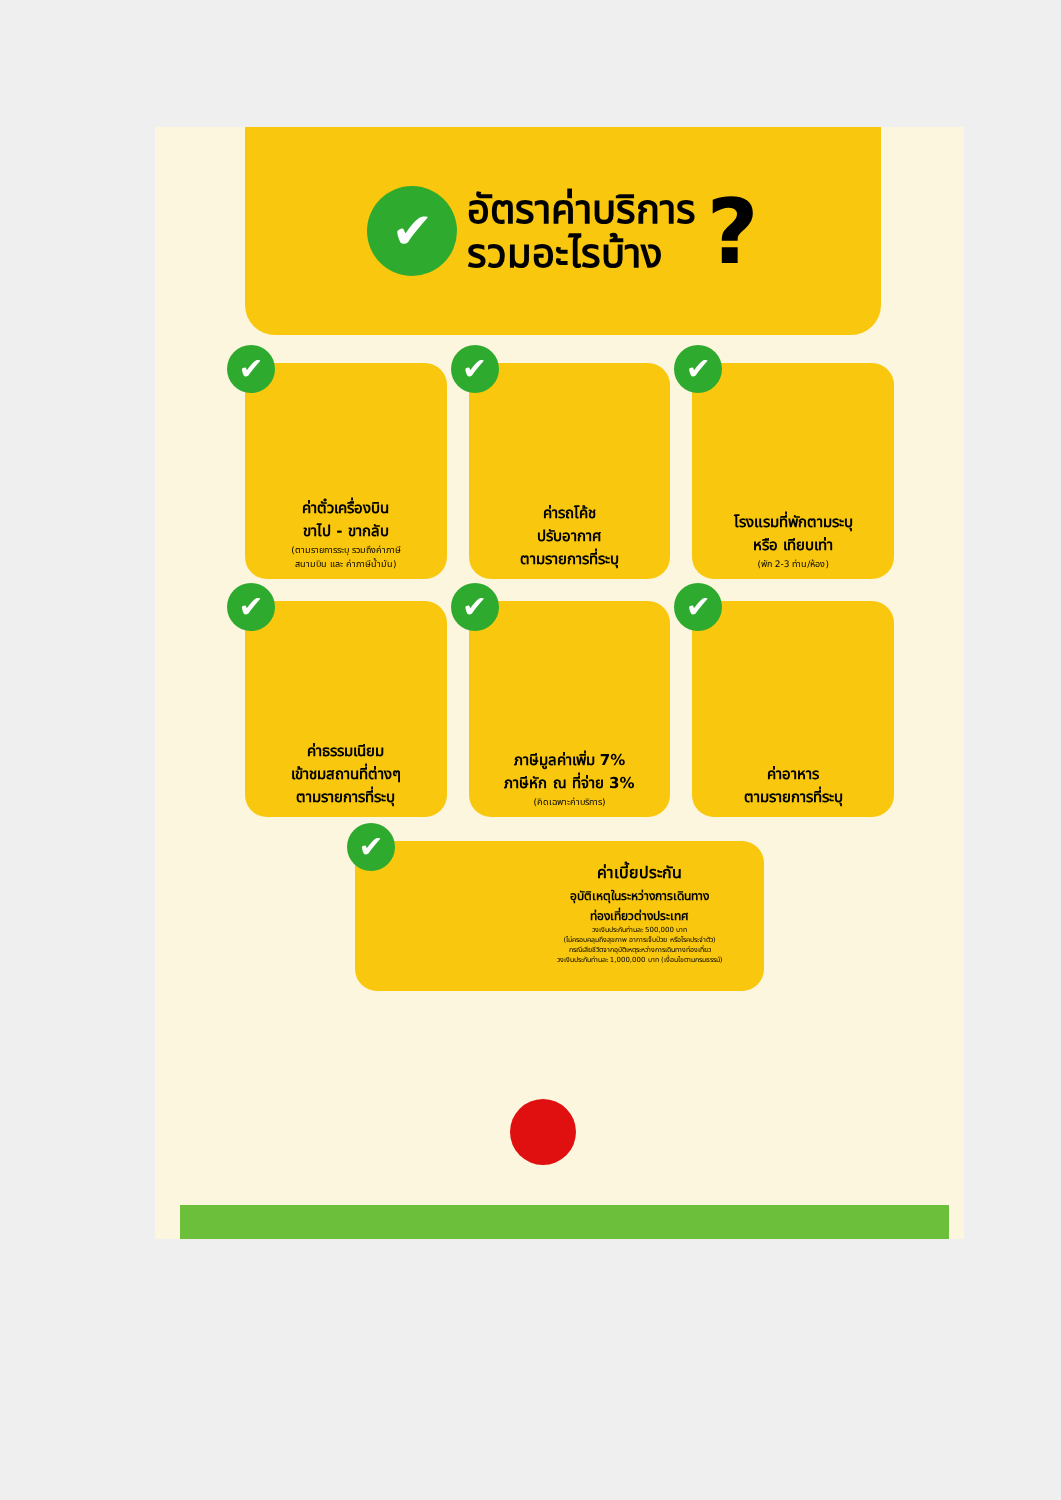✔
อัตราค่าบริการ
รวมอะไรบ้าง
?
✔
ค่าตั๋วเครื่องบิน
ขาไป - ขากลับ
(ตามรายการระบุ รวมถึงค่าภาษี
สนามบิน และ ค่าภาษีน้ำมัน)
✔
ค่ารถโค้ช
ปรับอากาศ
ตามรายการที่ระบุ
✔
โรงแรมที่พักตามระบุ
หรือ เทียบเท่า
(พัก 2-3 ท่าน/ห้อง)
✔
ค่าธรรมเนียม
เข้าชมสถานที่ต่างๆ
ตามรายการที่ระบุ
✔
ภาษีมูลค่าเพิ่ม 7%
ภาษีหัก ณ ที่จ่าย 3%
(คิดเฉพาะค่าบริการ)
✔
ค่าอาหาร
ตามรายการที่ระบุ
✔
ค่าเบี้ยประกัน
อุบัติเหตุในระหว่างการเดินทาง
ท่องเที่ยวต่างประเทศ
วงเงินประกันท่านละ 500,000 บาท
(ไม่ครอบคลุมถึงสุขภาพ อาการเจ็บป่วย หรือโรคประจำตัว)
กรณีเสียชีวิตจากอุบัติเหตุระหว่างการเดินทางท่องเที่ยว
วงเงินประกันท่านละ 1,000,000 บาท (เงื่อนไขตามกรมธรรม์)